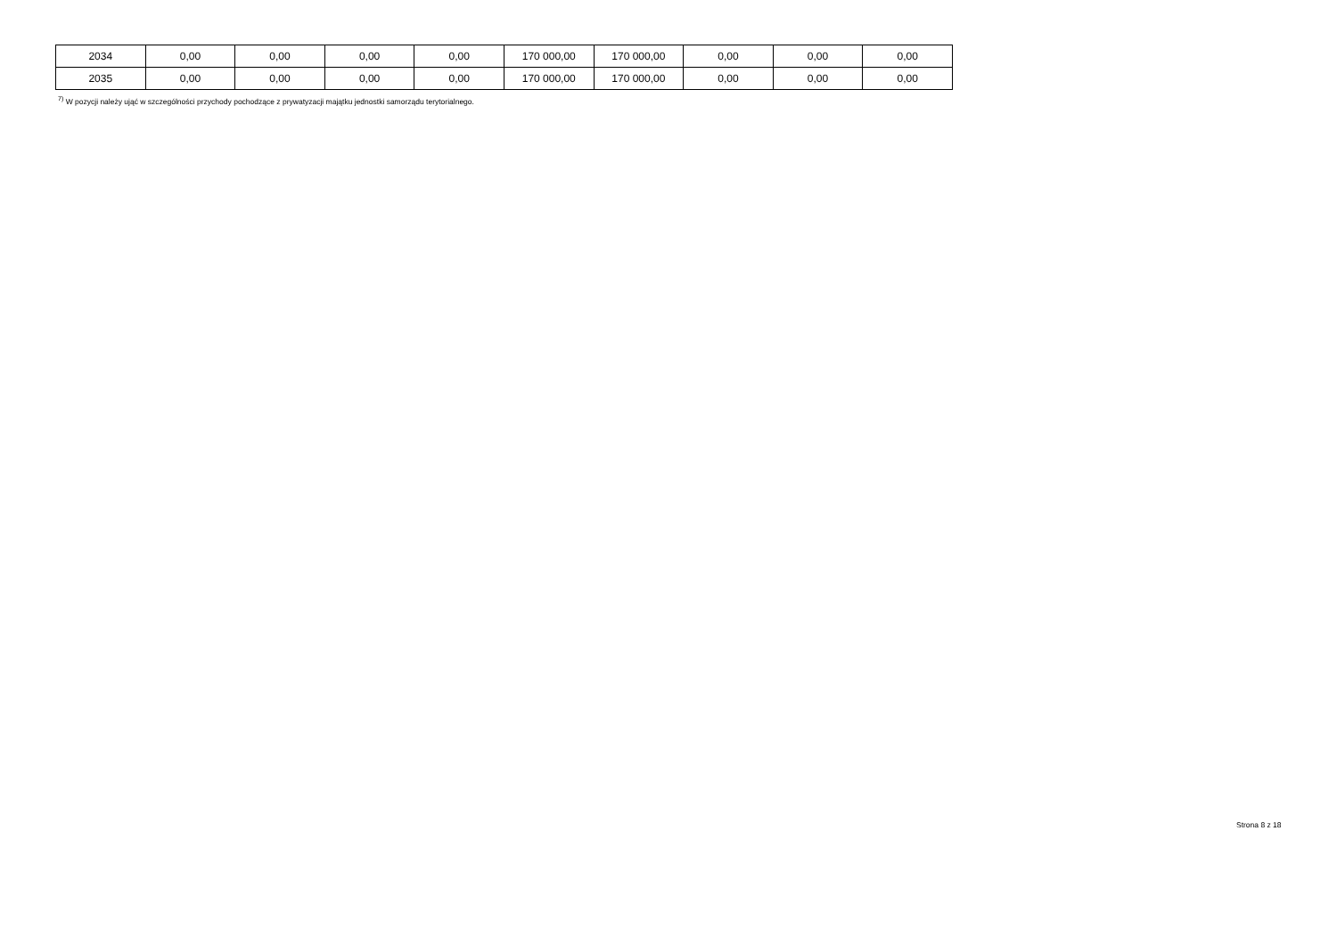| 2034 | 0,00 | 0,00 | 0,00 | 0,00 | 170 000,00 | 170 000,00 | 0,00 | 0,00 | 0,00 |
| 2035 | 0,00 | 0,00 | 0,00 | 0,00 | 170 000,00 | 170 000,00 | 0,00 | 0,00 | 0,00 |
<sup>7)</sup> W pozycji należy ująć w szczególności przychody pochodzące z prywatyzacji majątku jednostki samorządu terytorialnego.
Strona 8 z 18